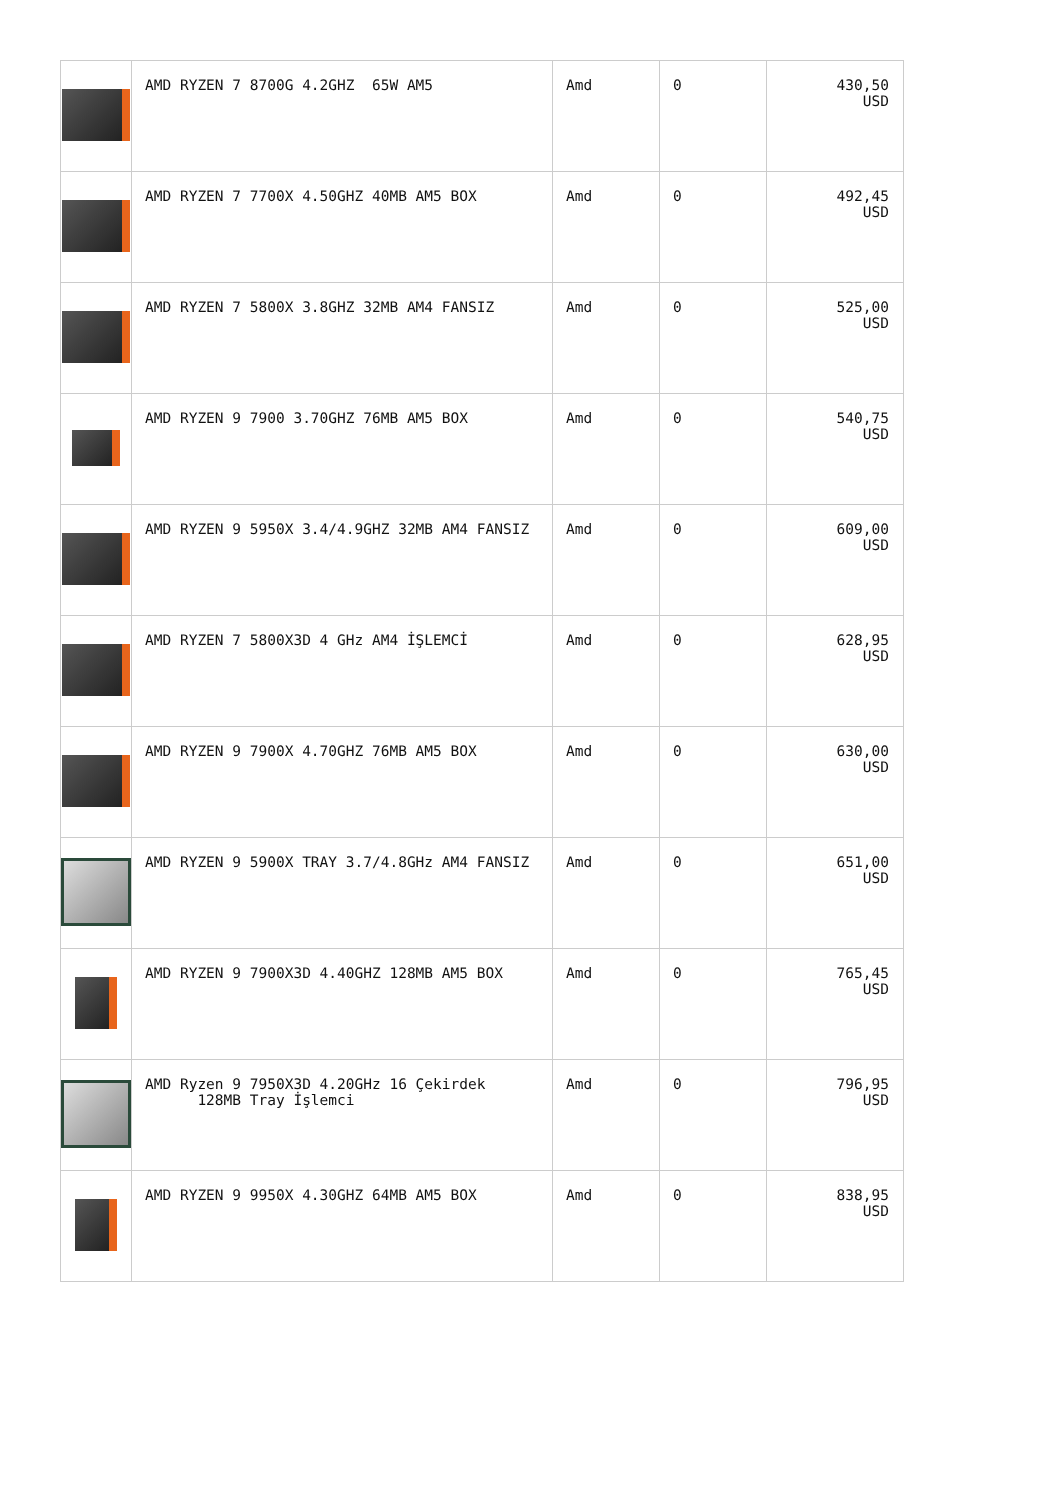| | AMD RYZEN 7 8700G 4.2GHZ 65W AM5 | Amd | 0 | 430,50 USD |
| | AMD RYZEN 7 7700X 4.50GHZ 40MB AM5 BOX | Amd | 0 | 492,45 USD |
| | AMD RYZEN 7 5800X 3.8GHZ 32MB AM4 FANSIZ | Amd | 0 | 525,00 USD |
| | AMD RYZEN 9 7900 3.70GHZ 76MB AM5 BOX | Amd | 0 | 540,75 USD |
| | AMD RYZEN 9 5950X 3.4/4.9GHZ 32MB AM4 FANSIZ | Amd | 0 | 609,00 USD |
| | AMD RYZEN 7 5800X3D 4 GHz AM4 İŞLEMCİ | Amd | 0 | 628,95 USD |
| | AMD RYZEN 9 7900X 4.70GHZ 76MB AM5 BOX | Amd | 0 | 630,00 USD |
| | AMD RYZEN 9 5900X TRAY 3.7/4.8GHz AM4 FANSIZ | Amd | 0 | 651,00 USD |
| | AMD RYZEN 9 7900X3D 4.40GHZ 128MB AM5 BOX | Amd | 0 | 765,45 USD |
| | AMD Ryzen 9 7950X3D 4.20GHz 16 Çekirdek 128MB Tray İşlemci | Amd | 0 | 796,95 USD |
| | AMD RYZEN 9 9950X 4.30GHZ 64MB AM5 BOX | Amd | 0 | 838,95 USD |